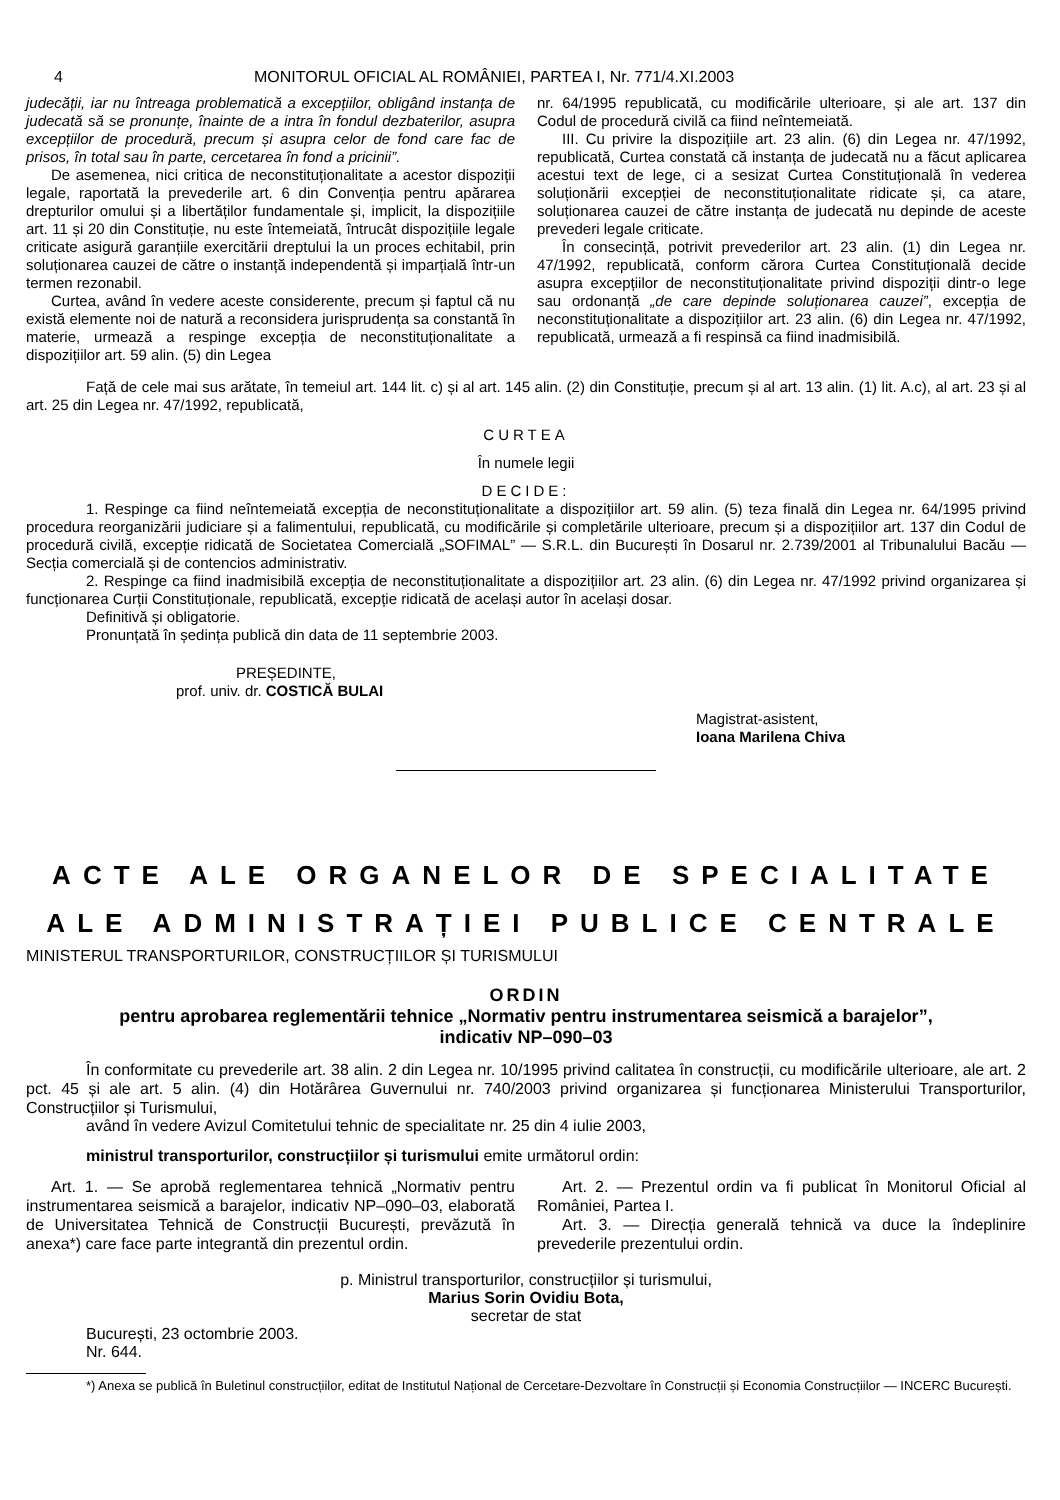4 MONITORUL OFICIAL AL ROMÂNIEI, PARTEA I, Nr. 771/4.XI.2003
judecății, iar nu întreaga problematică a excepțiilor, obligând instanța de judecată să se pronunțe, înainte de a intra în fondul dezbaterilor, asupra excepțiilor de procedură, precum și asupra celor de fond care fac de prisos, în total sau în parte, cercetarea în fond a pricinii”.
De asemenea, nici critica de neconstituționalitate a acestor dispoziții legale, raportată la prevederile art. 6 din Convenția pentru apărarea drepturilor omului și a libertăților fundamentale și, implicit, la dispozițiile art. 11 și 20 din Constituție, nu este întemeiată, întrucât dispozițiile legale criticate asigură garanțiile exercitării dreptului la un proces echitabil, prin soluționarea cauzei de către o instanță independentă și imparțială într-un termen rezonabil.
Curtea, având în vedere aceste considerente, precum și faptul că nu există elemente noi de natură a reconsidera jurisprudența sa constantă în materie, urmează a respinge excepția de neconstituționalitate a dispozițiilor art. 59 alin. (5) din Legea
nr. 64/1995 republicată, cu modificările ulterioare, și ale art. 137 din Codul de procedură civilă ca fiind neîntemeiată.
III. Cu privire la dispozițiile art. 23 alin. (6) din Legea nr. 47/1992, republicată, Curtea constată că instanța de judecată nu a făcut aplicarea acestui text de lege, ci a sesizat Curtea Constituțională în vederea soluționării excepției de neconstituționalitate ridicate și, ca atare, soluționarea cauzei de către instanța de judecată nu depinde de aceste prevederi legale criticate.
În consecință, potrivit prevederilor art. 23 alin. (1) din Legea nr. 47/1992, republicată, conform cărora Curtea Constituțională decide asupra excepțiilor de neconstituționalitate privind dispoziții dintr-o lege sau ordonanță „de care depinde soluționarea cauzei”, excepția de neconstituționalitate a dispozițiilor art. 23 alin. (6) din Legea nr. 47/1992, republicată, urmează a fi respinsă ca fiind inadmisibilă.
Față de cele mai sus arătate, în temeiul art. 144 lit. c) și al art. 145 alin. (2) din Constituție, precum și al art. 13 alin. (1) lit. A.c), al art. 23 și al art. 25 din Legea nr. 47/1992, republicată,
CURTEA
În numele legii
DECIDE:
1. Respinge ca fiind neîntemeiată excepția de neconstituționalitate a dispozițiilor art. 59 alin. (5) teza finală din Legea nr. 64/1995 privind procedura reorganizării judiciare și a falimentului, republicată, cu modificările și completările ulterioare, precum și a dispozițiilor art. 137 din Codul de procedură civilă, excepție ridicată de Societatea Comercială „SOFIMAL” — S.R.L. din București în Dosarul nr. 2.739/2001 al Tribunalului Bacău — Secția comercială și de contencios administrativ.
2. Respinge ca fiind inadmisibilă excepția de neconstituționalitate a dispozițiilor art. 23 alin. (6) din Legea nr. 47/1992 privind organizarea și funcționarea Curții Constituționale, republicată, excepție ridicată de același autor în același dosar.
Definitivă și obligatorie.
Pronunțată în ședința publică din data de 11 septembrie 2003.
PREȘEDINTE,
prof. univ. dr. COSTICĂ BULAI
Magistrat-asistent,
Ioana Marilena Chiva
ACTE ALE ORGANELOR DE SPECIALITATE
ALE ADMINISTRAȚIEI PUBLICE CENTRALE
MINISTERUL TRANSPORTURILOR, CONSTRUCȚIILOR ȘI TURISMULUI
ORDIN
pentru aprobarea reglementării tehnice „Normativ pentru instrumentarea seismică a barajelor”,
indicativ NP–090–03
În conformitate cu prevederile art. 38 alin. 2 din Legea nr. 10/1995 privind calitatea în construcții, cu modificările ulterioare, ale art. 2 pct. 45 și ale art. 5 alin. (4) din Hotărârea Guvernului nr. 740/2003 privind organizarea și funcționarea Ministerului Transporturilor, Construcțiilor și Turismului,
având în vedere Avizul Comitetului tehnic de specialitate nr. 25 din 4 iulie 2003,
ministrul transporturilor, construcțiilor și turismului emite următorul ordin:
Art. 1. — Se aprobă reglementarea tehnică „Normativ pentru instrumentarea seismică a barajelor, indicativ NP–090–03, elaborată de Universitatea Tehnică de Construcții București, prevăzută în anexa*) care face parte integrantă din prezentul ordin.
Art. 2. — Prezentul ordin va fi publicat în Monitorul Oficial al României, Partea I.
Art. 3. — Direcția generală tehnică va duce la îndeplinire prevederile prezentului ordin.
p. Ministrul transporturilor, construcțiilor și turismului,
Marius Sorin Ovidiu Bota,
secretar de stat
București, 23 octombrie 2003.
Nr. 644.
*) Anexa se publică în Buletinul construcțiilor, editat de Institutul Național de Cercetare-Dezvoltare în Construcții și Economia Construcțiilor — INCERC București.